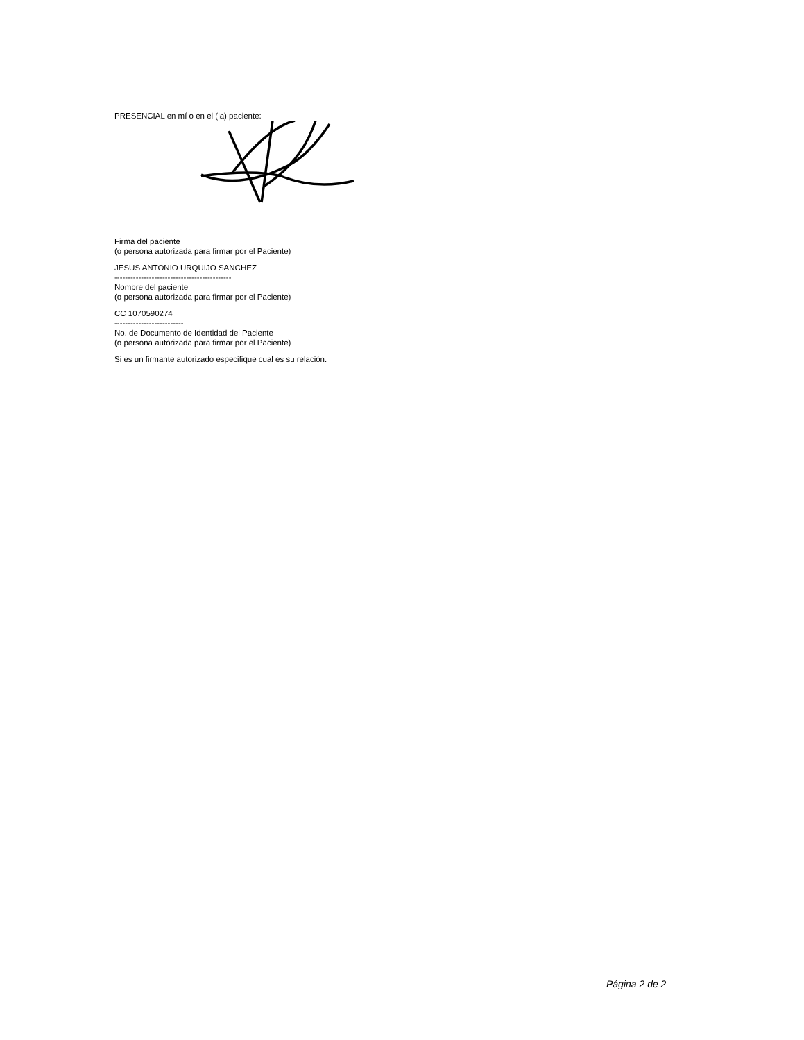PRESENCIAL en mí o en el (la) paciente:
Firma del paciente
(o persona autorizada para firmar por el Paciente)
JESUS ANTONIO URQUIJO SANCHEZ
--------------------------------------------
Nombre del paciente
(o persona autorizada para firmar por el Paciente)
CC 1070590274
--------------------------
No. de Documento de Identidad del Paciente
(o persona autorizada para firmar por el Paciente)
Si es un firmante autorizado especifique cual es su relación:
Página 2 de 2